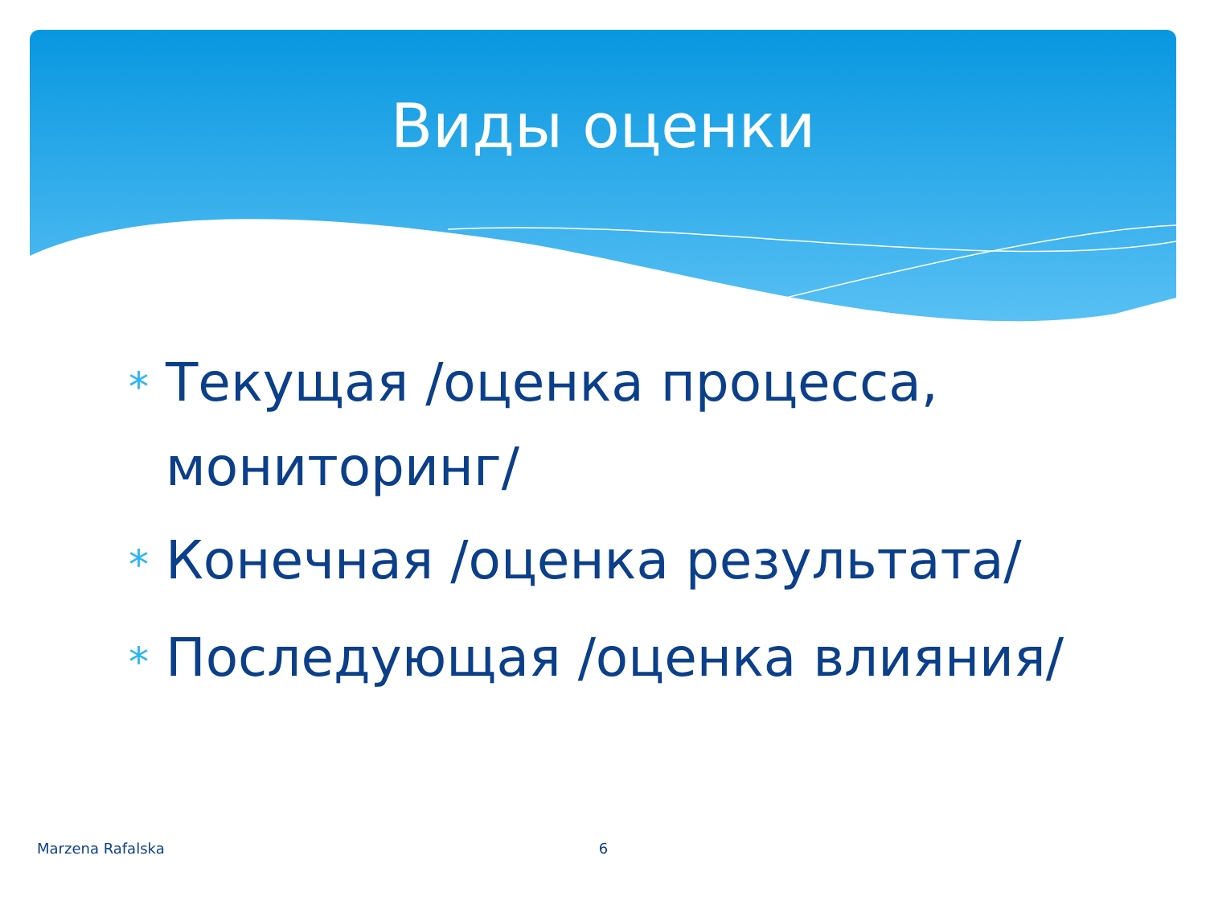Виды оценки
* Текущая /оценка процесса, мониторинг/
* Конечная /оценка результата/
* Последующая /оценка влияния/
Marzena Rafalska 6